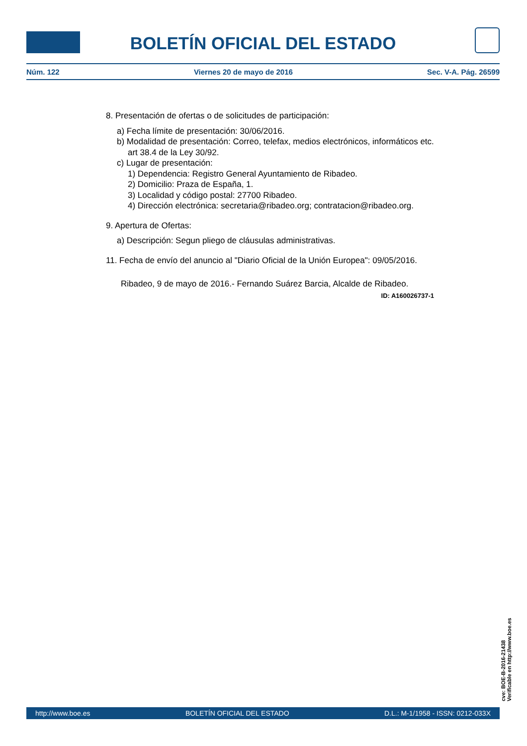BOLETÍN OFICIAL DEL ESTADO
Núm. 122 Viernes 20 de mayo de 2016 Sec. V-A. Pág. 26599
8. Presentación de ofertas o de solicitudes de participación:
a) Fecha límite de presentación: 30/06/2016.
b) Modalidad de presentación: Correo, telefax, medios electrónicos, informáticos etc. art 38.4 de la Ley 30/92.
c) Lugar de presentación:
1) Dependencia: Registro General Ayuntamiento de Ribadeo.
2) Domicilio: Praza de España, 1.
3) Localidad y código postal: 27700 Ribadeo.
4) Dirección electrónica: secretaria@ribadeo.org; contratacion@ribadeo.org.
9. Apertura de Ofertas:
a) Descripción: Segun pliego de cláusulas administrativas.
11. Fecha de envío del anuncio al "Diario Oficial de la Unión Europea": 09/05/2016.
Ribadeo, 9 de mayo de 2016.- Fernando Suárez Barcia, Alcalde de Ribadeo.
ID: A160026737-1
cve: BOE-B-2016-21438
Verificable en http://www.boe.es
http://www.boe.es BOLETÍN OFICIAL DEL ESTADO D.L.: M-1/1958 - ISSN: 0212-033X